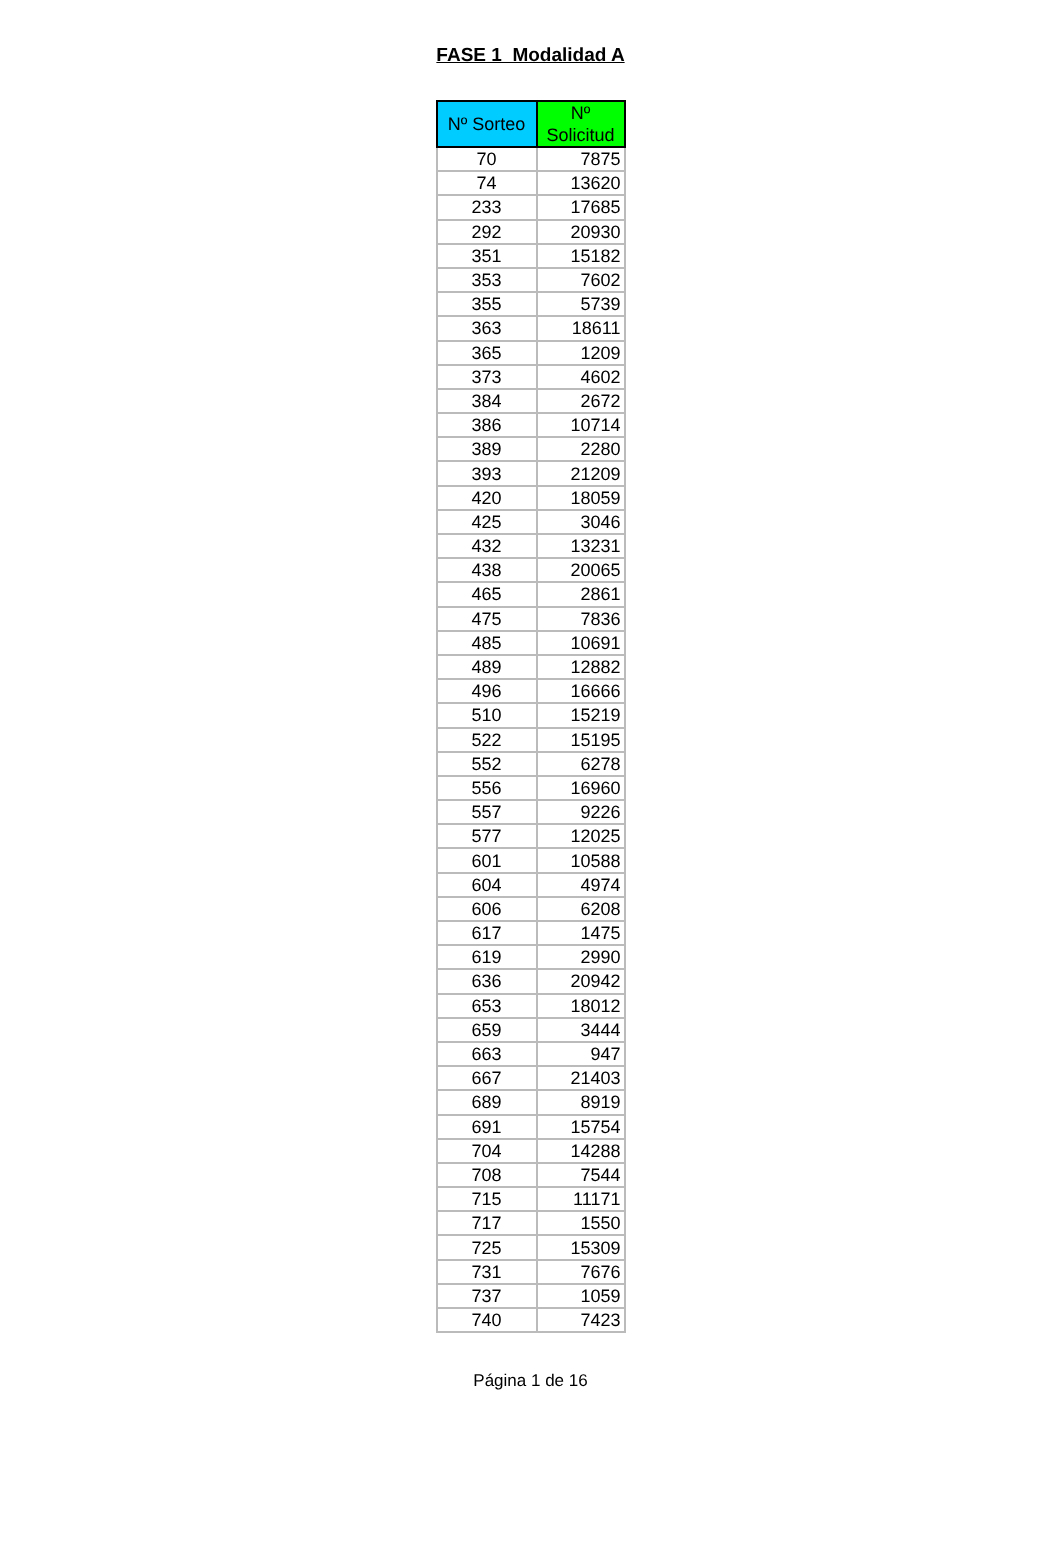FASE 1 Modalidad A
| Nº Sorteo | Nº Solicitud |
| --- | --- |
| 70 | 7875 |
| 74 | 13620 |
| 233 | 17685 |
| 292 | 20930 |
| 351 | 15182 |
| 353 | 7602 |
| 355 | 5739 |
| 363 | 18611 |
| 365 | 1209 |
| 373 | 4602 |
| 384 | 2672 |
| 386 | 10714 |
| 389 | 2280 |
| 393 | 21209 |
| 420 | 18059 |
| 425 | 3046 |
| 432 | 13231 |
| 438 | 20065 |
| 465 | 2861 |
| 475 | 7836 |
| 485 | 10691 |
| 489 | 12882 |
| 496 | 16666 |
| 510 | 15219 |
| 522 | 15195 |
| 552 | 6278 |
| 556 | 16960 |
| 557 | 9226 |
| 577 | 12025 |
| 601 | 10588 |
| 604 | 4974 |
| 606 | 6208 |
| 617 | 1475 |
| 619 | 2990 |
| 636 | 20942 |
| 653 | 18012 |
| 659 | 3444 |
| 663 | 947 |
| 667 | 21403 |
| 689 | 8919 |
| 691 | 15754 |
| 704 | 14288 |
| 708 | 7544 |
| 715 | 11171 |
| 717 | 1550 |
| 725 | 15309 |
| 731 | 7676 |
| 737 | 1059 |
| 740 | 7423 |
Página 1 de 16